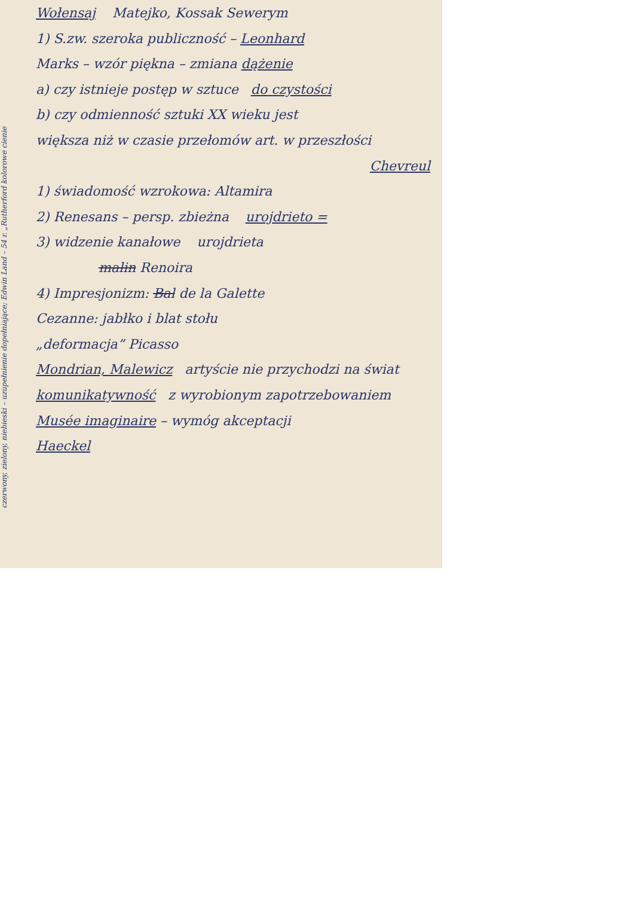czerwony, zielony, niebieski – uzupełnienie dopełniające; Edwin Land – 54 r. „Rutherford kolorowe cienie
Wołensaj Matejko, Kossak Sewerym
1) S.zw. szeroka publiczność – Leonhard
Marks – wzór piękna – zmiana dążenie
a) czy istnieje postęp w sztuce do czystości
b) czy odmienność sztuki XX wieku jest
większa niż w czasie przełomów art. w przeszłości
Chevreul
1) świadomość wzrokowa: Altamira
2) Renesans – persp. zbieżna urojdrieto =
3) widzenie kanałowe urojdrieta
malin Renoira
4) Impresjonizm: Bal de la Galette
Cezanne: jabłko i blat stołu
„deformacja” Picasso
Mondrian, Malewicz artyście nie przychodzi na świat
komunikatywność z wyrobionym zapotrzebowaniem
Musée imaginaire – wymóg akceptacji
Haeckel